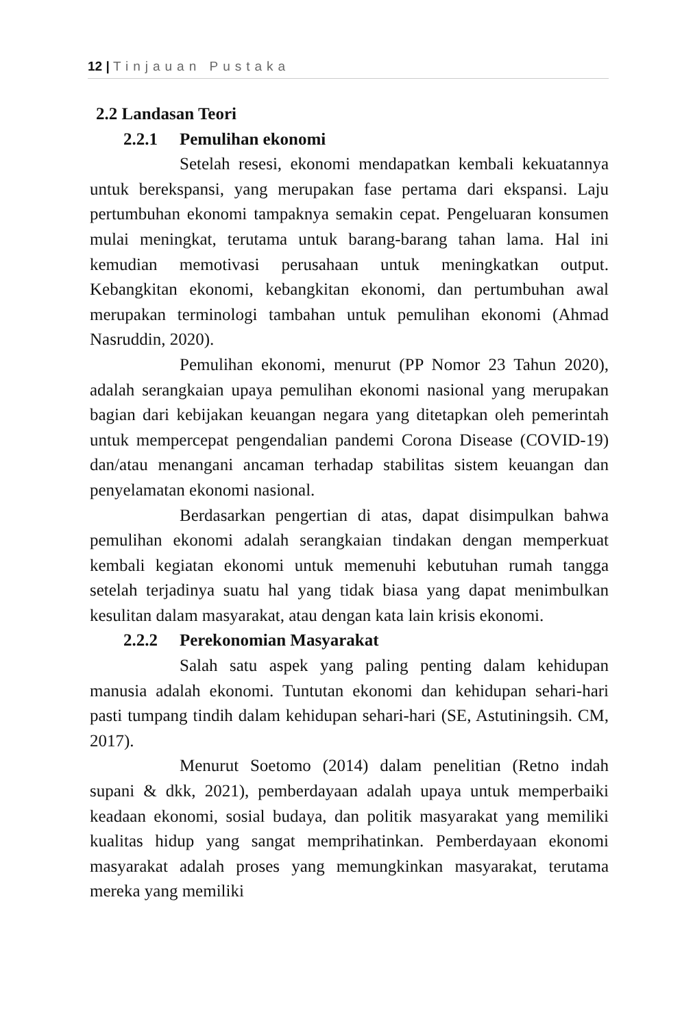12 | Tinjauan Pustaka
2.2 Landasan Teori
2.2.1 Pemulihan ekonomi
Setelah resesi, ekonomi mendapatkan kembali kekuatannya untuk berekspansi, yang merupakan fase pertama dari ekspansi. Laju pertumbuhan ekonomi tampaknya semakin cepat. Pengeluaran konsumen mulai meningkat, terutama untuk barang-barang tahan lama. Hal ini kemudian memotivasi perusahaan untuk meningkatkan output. Kebangkitan ekonomi, kebangkitan ekonomi, dan pertumbuhan awal merupakan terminologi tambahan untuk pemulihan ekonomi (Ahmad Nasruddin, 2020).
Pemulihan ekonomi, menurut (PP Nomor 23 Tahun 2020), adalah serangkaian upaya pemulihan ekonomi nasional yang merupakan bagian dari kebijakan keuangan negara yang ditetapkan oleh pemerintah untuk mempercepat pengendalian pandemi Corona Disease (COVID-19) dan/atau menangani ancaman terhadap stabilitas sistem keuangan dan penyelamatan ekonomi nasional.
Berdasarkan pengertian di atas, dapat disimpulkan bahwa pemulihan ekonomi adalah serangkaian tindakan dengan memperkuat kembali kegiatan ekonomi untuk memenuhi kebutuhan rumah tangga setelah terjadinya suatu hal yang tidak biasa yang dapat menimbulkan kesulitan dalam masyarakat, atau dengan kata lain krisis ekonomi.
2.2.2 Perekonomian Masyarakat
Salah satu aspek yang paling penting dalam kehidupan manusia adalah ekonomi. Tuntutan ekonomi dan kehidupan sehari-hari pasti tumpang tindih dalam kehidupan sehari-hari (SE, Astutiningsih. CM, 2017).
Menurut Soetomo (2014) dalam penelitian (Retno indah supani & dkk, 2021), pemberdayaan adalah upaya untuk memperbaiki keadaan ekonomi, sosial budaya, dan politik masyarakat yang memiliki kualitas hidup yang sangat memprihatinkan. Pemberdayaan ekonomi masyarakat adalah proses yang memungkinkan masyarakat, terutama mereka yang memiliki